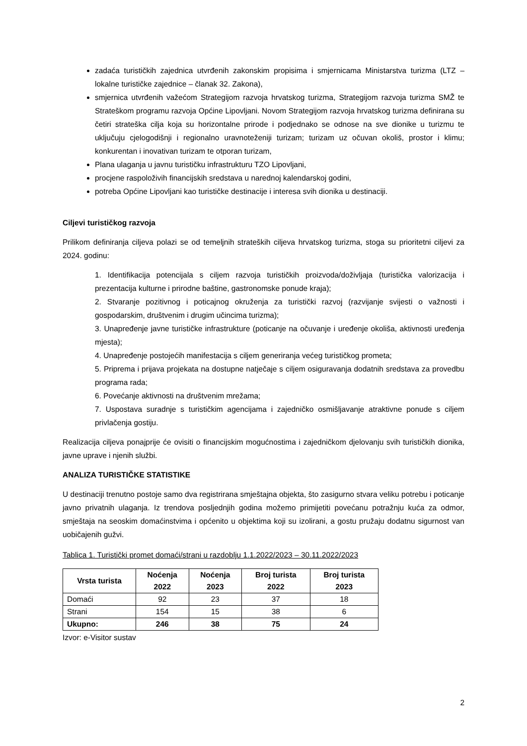zadaća turističkih zajednica utvrđenih zakonskim propisima i smjernicama Ministarstva turizma (LTZ – lokalne turističke zajednice – članak 32. Zakona),
smjernica utvrđenih važećom Strategijom razvoja hrvatskog turizma, Strategijom razvoja turizma SMŽ te Strateškom programu razvoja Općine Lipovljani. Novom Strategijom razvoja hrvatskog turizma definirana su četiri strateška cilja koja su horizontalne prirode i podjednako se odnose na sve dionike u turizmu te uključuju cjelogodišnji i regionalno uravnoteženiji turizam; turizam uz očuvan okoliš, prostor i klimu; konkurentan i inovativan turizam te otporan turizam,
Plana ulaganja u javnu turističku infrastrukturu TZO Lipovljani,
procjene raspoloživih financijskih sredstava u narednoj kalendarskoj godini,
potreba Općine Lipovljani kao turističke destinacije i interesa svih dionika u destinaciji.
Ciljevi turističkog razvoja
Prilikom definiranja ciljeva polazi se od temeljnih strateških ciljeva hrvatskog turizma, stoga su prioritetni ciljevi za 2024. godinu:
1. Identifikacija potencijala s ciljem razvoja turističkih proizvoda/doživljaja (turistička valorizacija i prezentacija kulturne i prirodne baštine, gastronomske ponude kraja);
2. Stvaranje pozitivnog i poticajnog okruženja za turistički razvoj (razvijanje svijesti o važnosti i gospodarskim, društvenim i drugim učincima turizma);
3. Unapređenje javne turističke infrastrukture (poticanje na očuvanje i uređenje okoliša, aktivnosti uređenja mjesta);
4. Unapređenje postojećih manifestacija s ciljem generiranja većeg turističkog prometa;
5. Priprema i prijava projekata na dostupne natječaje s ciljem osiguravanja dodatnih sredstava za provedbu programa rada;
6. Povećanje aktivnosti na društvenim mrežama;
7. Uspostava suradnje s turističkim agencijama i zajedničko osmišljavanje atraktivne ponude s ciljem privlačenja gostiju.
Realizacija ciljeva ponajprije će ovisiti o financijskim mogućnostima i zajedničkom djelovanju svih turističkih dionika, javne uprave i njenih službi.
ANALIZA TURISTIČKE STATISTIKE
U destinaciji trenutno postoje samo dva registrirana smještajna objekta, što zasigurno stvara veliku potrebu i poticanje javno privatnih ulaganja. Iz trendova posljednjih godina možemo primijetiti povećanu potražnju kuća za odmor, smještaja na seoskim domaćinstvima i općenito u objektima koji su izolirani, a gostu pružaju dodatnu sigurnost van uobičajenih gužvi.
Tablica 1. Turistički promet domaći/strani u razdoblju 1.1.2022/2023 – 30.11.2022/2023
| Vrsta turista | Noćenja 2022 | Noćenja 2023 | Broj turista 2022 | Broj turista 2023 |
| --- | --- | --- | --- | --- |
| Domaći | 92 | 23 | 37 | 18 |
| Strani | 154 | 15 | 38 | 6 |
| Ukupno: | 246 | 38 | 75 | 24 |
Izvor: e-Visitor sustav
2